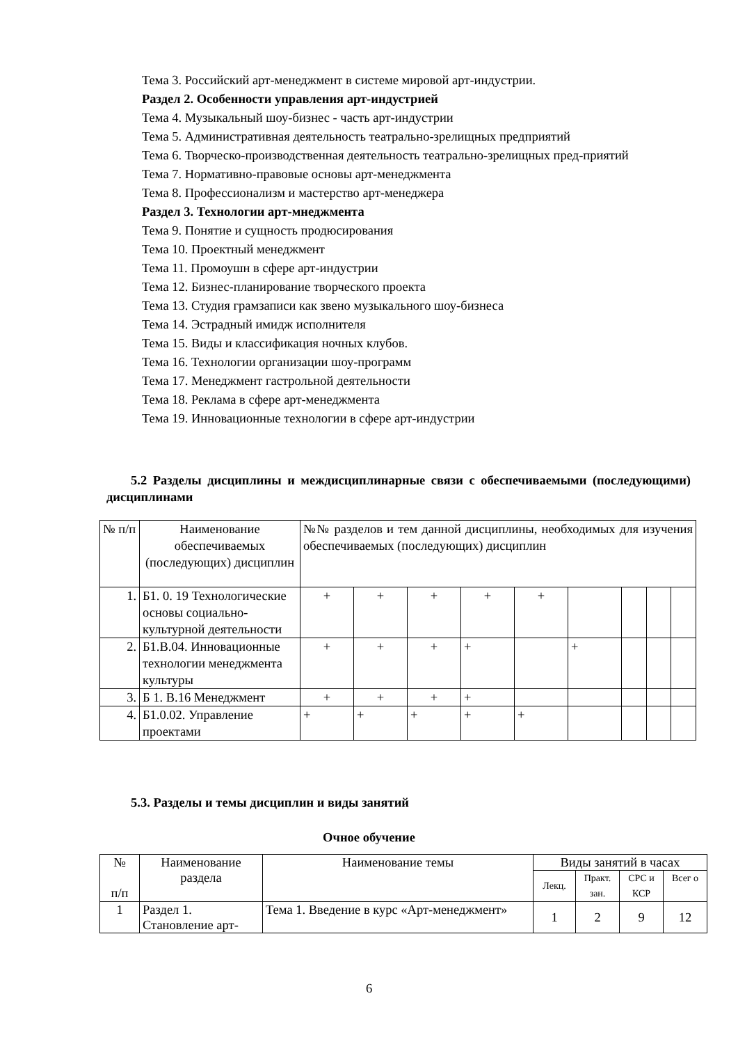Тема 3. Российский арт-менеджмент в системе мировой арт-индустрии.
Раздел 2. Особенности управления арт-индустрией
Тема 4. Музыкальный шоу-бизнес - часть арт-индустрии
Тема 5. Административная деятельность театрально-зрелищных предприятий
Тема 6. Творческо-производственная деятельность театрально-зрелищных пред-приятий
Тема 7. Нормативно-правовые основы арт-менеджмента
Тема 8. Профессионализм и мастерство арт-менеджера
Раздел 3. Технологии арт-мнеджмента
Тема 9. Понятие и сущность продюсирования
Тема 10. Проектный менеджмент
Тема 11. Промоушн в сфере арт-индустрии
Тема 12. Бизнес-планирование творческого проекта
Тема 13. Студия грамзаписи как звено музыкального шоу-бизнеса
Тема 14. Эстрадный имидж исполнителя
Тема 15. Виды и классификация ночных клубов.
Тема 16. Технологии организации шоу-программ
Тема 17. Менеджмент гастрольной деятельности
Тема 18. Реклама в сфере арт-менеджмента
Тема 19. Инновационные технологии в сфере арт-индустрии
5.2 Разделы дисциплины и междисциплинарные связи с обеспечиваемыми (последующими) дисциплинами
| № п/п | Наименование обеспечиваемых (последующих) дисциплин | №№ разделов и тем данной дисциплины, необходимых для изучения обеспечиваемых (последующих) дисциплин | | | | | | | | |
| --- | --- | --- | --- | --- | --- | --- | --- | --- | --- | --- |
| 1. | Б1. 0. 19 Технологические основы социально-культурной деятельности | + | + | + | + | + | | | | |
| 2. | Б1.В.04. Инновационные технологии менеджмента культуры | + | + | + | + | | + | | | |
| 3. | Б 1. В.16 Менеджмент | + | + | + | + | | | | | |
| 4. | Б1.0.02. Управление проектами | + | + | + | + | + | | | | |
5.3. Разделы и темы дисциплин и виды занятий
Очное обучение
| № п/п | Наименование раздела | Наименование темы | Виды занятий в часах | | | |
| --- | --- | --- | --- | --- | --- | --- |
| | | | Лекц. | Практ. зан. | СРС и КСР | Всег о |
| 1 | Раздел 1. Становление арт- | Тема 1. Введение в курс «Арт-менеджмент» | 1 | 2 | 9 | 12 |
6